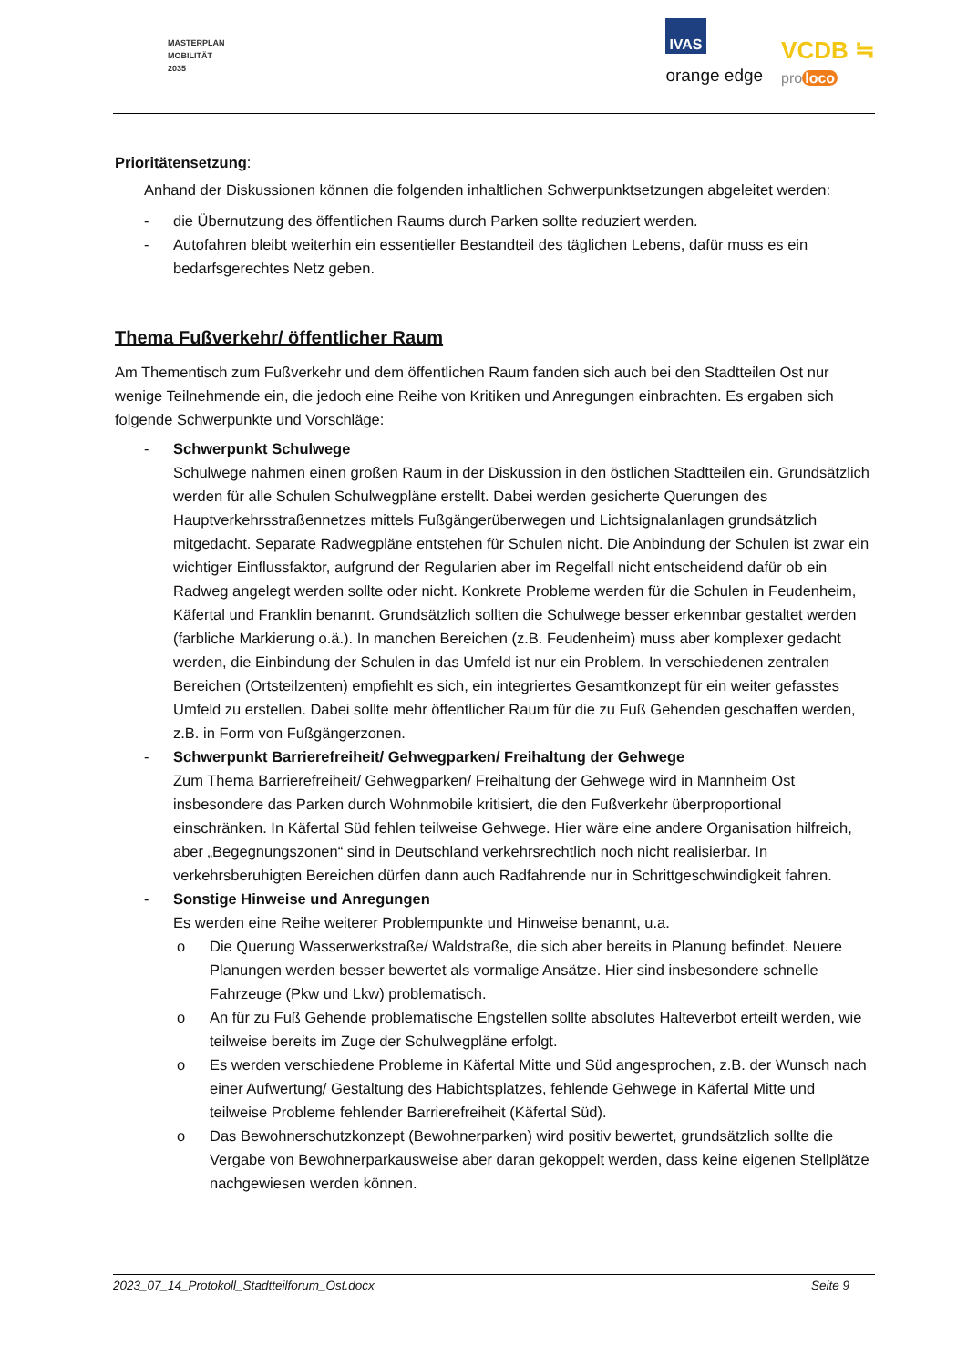MASTERPLAN
MOBILITÄT
2035
IVAS
orange edge
VCDB ≒
pro loco
Prioritätensetzung:
Anhand der Diskussionen können die folgenden inhaltlichen Schwerpunktsetzungen abgeleitet werden:
- die Übernutzung des öffentlichen Raums durch Parken sollte reduziert werden.
- Autofahren bleibt weiterhin ein essentieller Bestandteil des täglichen Lebens, dafür muss es ein bedarfsgerechtes Netz geben.
Thema Fußverkehr/ öffentlicher Raum
Am Thementisch zum Fußverkehr und dem öffentlichen Raum fanden sich auch bei den Stadtteilen Ost nur wenige Teilnehmende ein, die jedoch eine Reihe von Kritiken und Anregungen einbrachten. Es ergaben sich folgende Schwerpunkte und Vorschläge:
- Schwerpunkt Schulwege
Schulwege nahmen einen großen Raum in der Diskussion in den östlichen Stadtteilen ein. Grundsätzlich werden für alle Schulen Schulwegpläne erstellt. Dabei werden gesicherte Querungen des Hauptverkehrsstraßennetzes mittels Fußgängerüberwegen und Lichtsignalanlagen grundsätzlich mitgedacht. Separate Radwegpläne entstehen für Schulen nicht. Die Anbindung der Schulen ist zwar ein wichtiger Einflussfaktor, aufgrund der Regularien aber im Regelfall nicht entscheidend dafür ob ein Radweg angelegt werden sollte oder nicht. Konkrete Probleme werden für die Schulen in Feudenheim, Käfertal und Franklin benannt. Grundsätzlich sollten die Schulwege besser erkennbar gestaltet werden (farbliche Markierung o.ä.). In manchen Bereichen (z.B. Feudenheim) muss aber komplexer gedacht werden, die Einbindung der Schulen in das Umfeld ist nur ein Problem. In verschiedenen zentralen Bereichen (Ortsteilzenten) empfiehlt es sich, ein integriertes Gesamtkonzept für ein weiter gefasstes Umfeld zu erstellen. Dabei sollte mehr öffentlicher Raum für die zu Fuß Gehenden geschaffen werden, z.B. in Form von Fußgängerzonen.
- Schwerpunkt Barrierefreiheit/ Gehwegparken/ Freihaltung der Gehwege
Zum Thema Barrierefreiheit/ Gehwegparken/ Freihaltung der Gehwege wird in Mannheim Ost insbesondere das Parken durch Wohnmobile kritisiert, die den Fußverkehr überproportional einschränken. In Käfertal Süd fehlen teilweise Gehwege. Hier wäre eine andere Organisation hilfreich, aber „Begegnungszonen“ sind in Deutschland verkehrsrechtlich noch nicht realisierbar. In verkehrsberuhigten Bereichen dürfen dann auch Radfahrende nur in Schrittgeschwindigkeit fahren.
- Sonstige Hinweise und Anregungen
Es werden eine Reihe weiterer Problempunkte und Hinweise benannt, u.a.
o Die Querung Wasserwerkstraße/ Waldstraße, die sich aber bereits in Planung befindet. Neuere Planungen werden besser bewertet als vormalige Ansätze. Hier sind insbesondere schnelle Fahrzeuge (Pkw und Lkw) problematisch.
o An für zu Fuß Gehende problematische Engstellen sollte absolutes Halteverbot erteilt werden, wie teilweise bereits im Zuge der Schulwegpläne erfolgt.
o Es werden verschiedene Probleme in Käfertal Mitte und Süd angesprochen, z.B. der Wunsch nach einer Aufwertung/ Gestaltung des Habichtsplatzes, fehlende Gehwege in Käfertal Mitte und teilweise Probleme fehlender Barrierefreiheit (Käfertal Süd).
o Das Bewohnerschutzkonzept (Bewohnerparken) wird positiv bewertet, grundsätzlich sollte die Vergabe von Bewohnerparkausweise aber daran gekoppelt werden, dass keine eigenen Stellplätze nachgewiesen werden können.
2023_07_14_Protokoll_Stadtteilforum_Ost.docx Seite 9